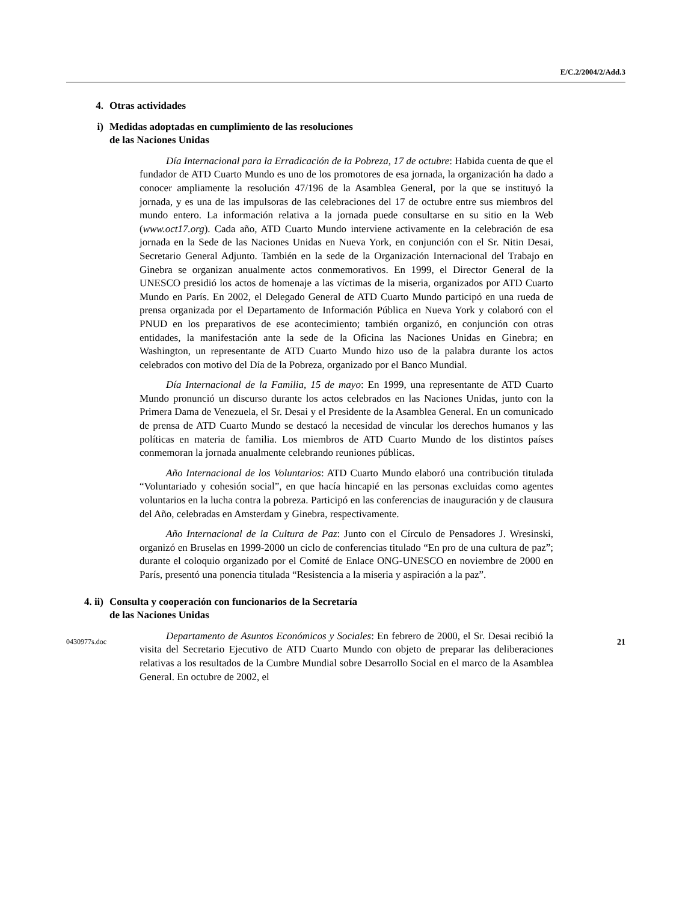E/C.2/2004/2/Add.3
4. Otras actividades
i) Medidas adoptadas en cumplimiento de las resoluciones
de las Naciones Unidas
Día Internacional para la Erradicación de la Pobreza, 17 de octubre: Habida cuenta de que el fundador de ATD Cuarto Mundo es uno de los promotores de esa jornada, la organización ha dado a conocer ampliamente la resolución 47/196 de la Asamblea General, por la que se instituyó la jornada, y es una de las impulsoras de las celebraciones del 17 de octubre entre sus miembros del mundo entero. La información relativa a la jornada puede consultarse en su sitio en la Web (www.oct17.org). Cada año, ATD Cuarto Mundo interviene activamente en la celebración de esa jornada en la Sede de las Naciones Unidas en Nueva York, en conjunción con el Sr. Nitin Desai, Secretario General Adjunto. También en la sede de la Organización Internacional del Trabajo en Ginebra se organizan anualmente actos conmemorativos. En 1999, el Director General de la UNESCO presidió los actos de homenaje a las víctimas de la miseria, organizados por ATD Cuarto Mundo en París. En 2002, el Delegado General de ATD Cuarto Mundo participó en una rueda de prensa organizada por el Departamento de Información Pública en Nueva York y colaboró con el PNUD en los preparativos de ese acontecimiento; también organizó, en conjunción con otras entidades, la manifestación ante la sede de la Oficina las Naciones Unidas en Ginebra; en Washington, un representante de ATD Cuarto Mundo hizo uso de la palabra durante los actos celebrados con motivo del Día de la Pobreza, organizado por el Banco Mundial.
Día Internacional de la Familia, 15 de mayo: En 1999, una representante de ATD Cuarto Mundo pronunció un discurso durante los actos celebrados en las Naciones Unidas, junto con la Primera Dama de Venezuela, el Sr. Desai y el Presidente de la Asamblea General. En un comunicado de prensa de ATD Cuarto Mundo se destacó la necesidad de vincular los derechos humanos y las políticas en materia de familia. Los miembros de ATD Cuarto Mundo de los distintos países conmemoran la jornada anualmente celebrando reuniones públicas.
Año Internacional de los Voluntarios: ATD Cuarto Mundo elaboró una contribución titulada “Voluntariado y cohesión social”, en que hacía hincapié en las personas excluidas como agentes voluntarios en la lucha contra la pobreza. Participó en las conferencias de inauguración y de clausura del Año, celebradas en Amsterdam y Ginebra, respectivamente.
Año Internacional de la Cultura de Paz: Junto con el Círculo de Pensadores J. Wresinski, organizó en Bruselas en 1999-2000 un ciclo de conferencias titulado “En pro de una cultura de paz”; durante el coloquio organizado por el Comité de Enlace ONG-UNESCO en noviembre de 2000 en París, presentó una ponencia titulada “Resistencia a la miseria y aspiración a la paz”.
4. ii) Consulta y cooperación con funcionarios de la Secretaría
de las Naciones Unidas
Departamento de Asuntos Económicos y Sociales: En febrero de 2000, el Sr. Desai recibió la visita del Secretario Ejecutivo de ATD Cuarto Mundo con objeto de preparar las deliberaciones relativas a los resultados de la Cumbre Mundial sobre Desarrollo Social en el marco de la Asamblea General. En octubre de 2002, el
0430977s.doc 21